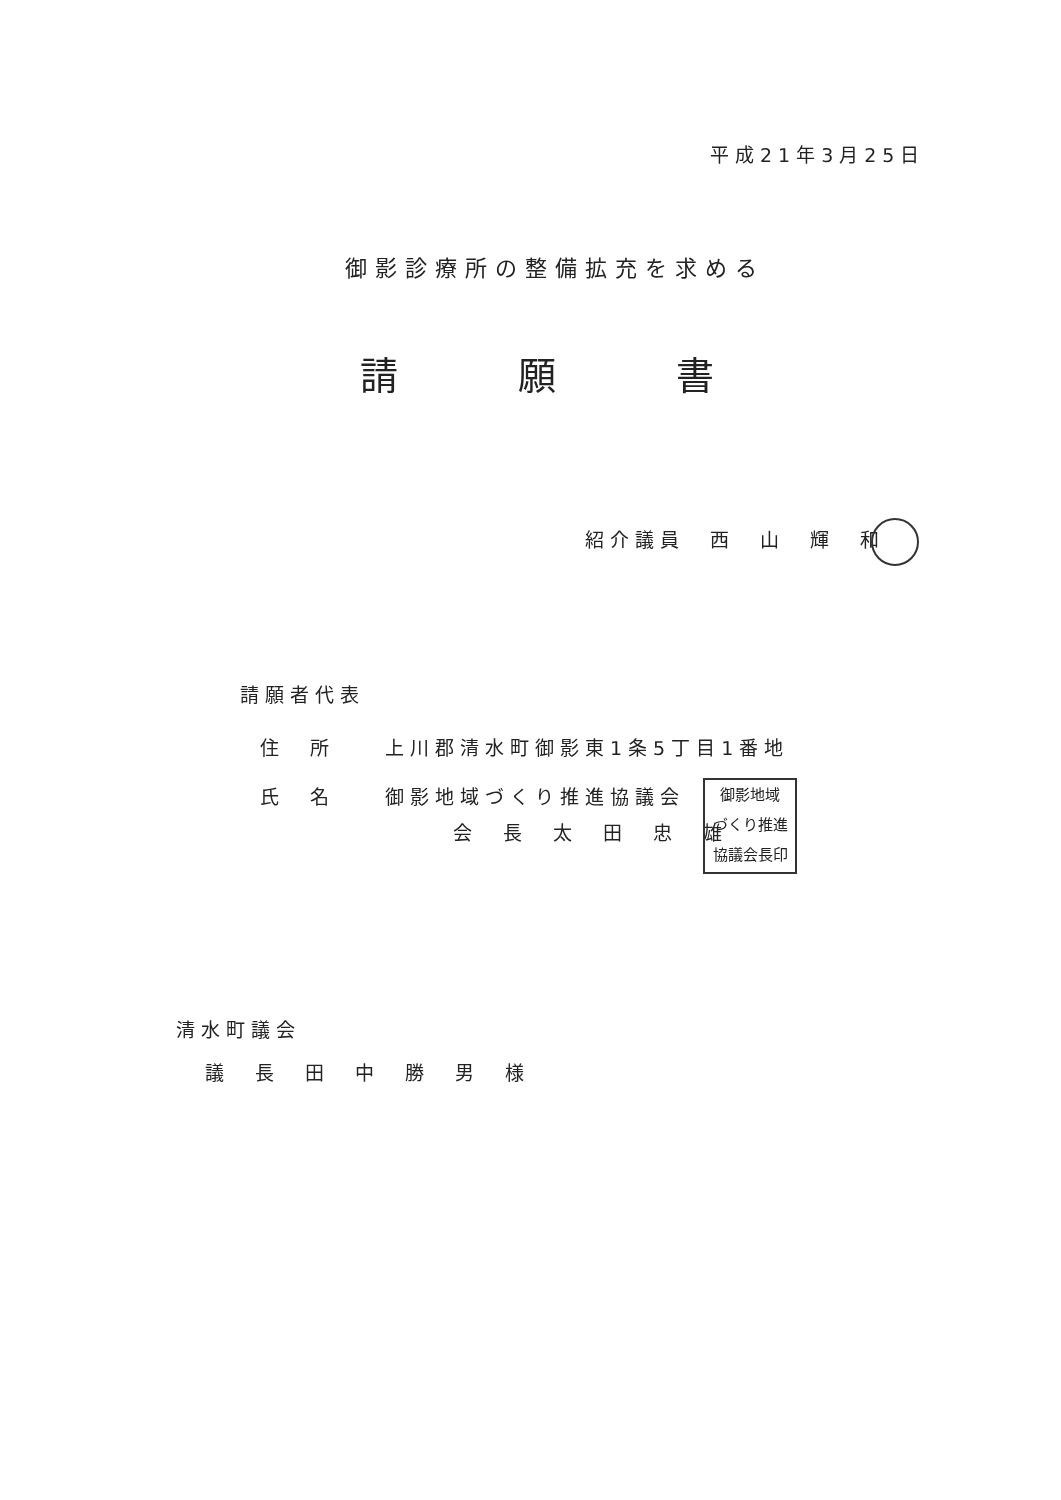平成21年3月25日
御影診療所の整備拡充を求める
請願書
紹介議員　西　山　輝　和
請願者代表
住　所　　上川郡清水町御影東1条5丁目1番地
氏　名　　御影地域づくり推進協議会
会　長　太　田　忠　雄
御影地域
づくり推進
協議会長印
清水町議会
議　長　田　中　勝　男　様